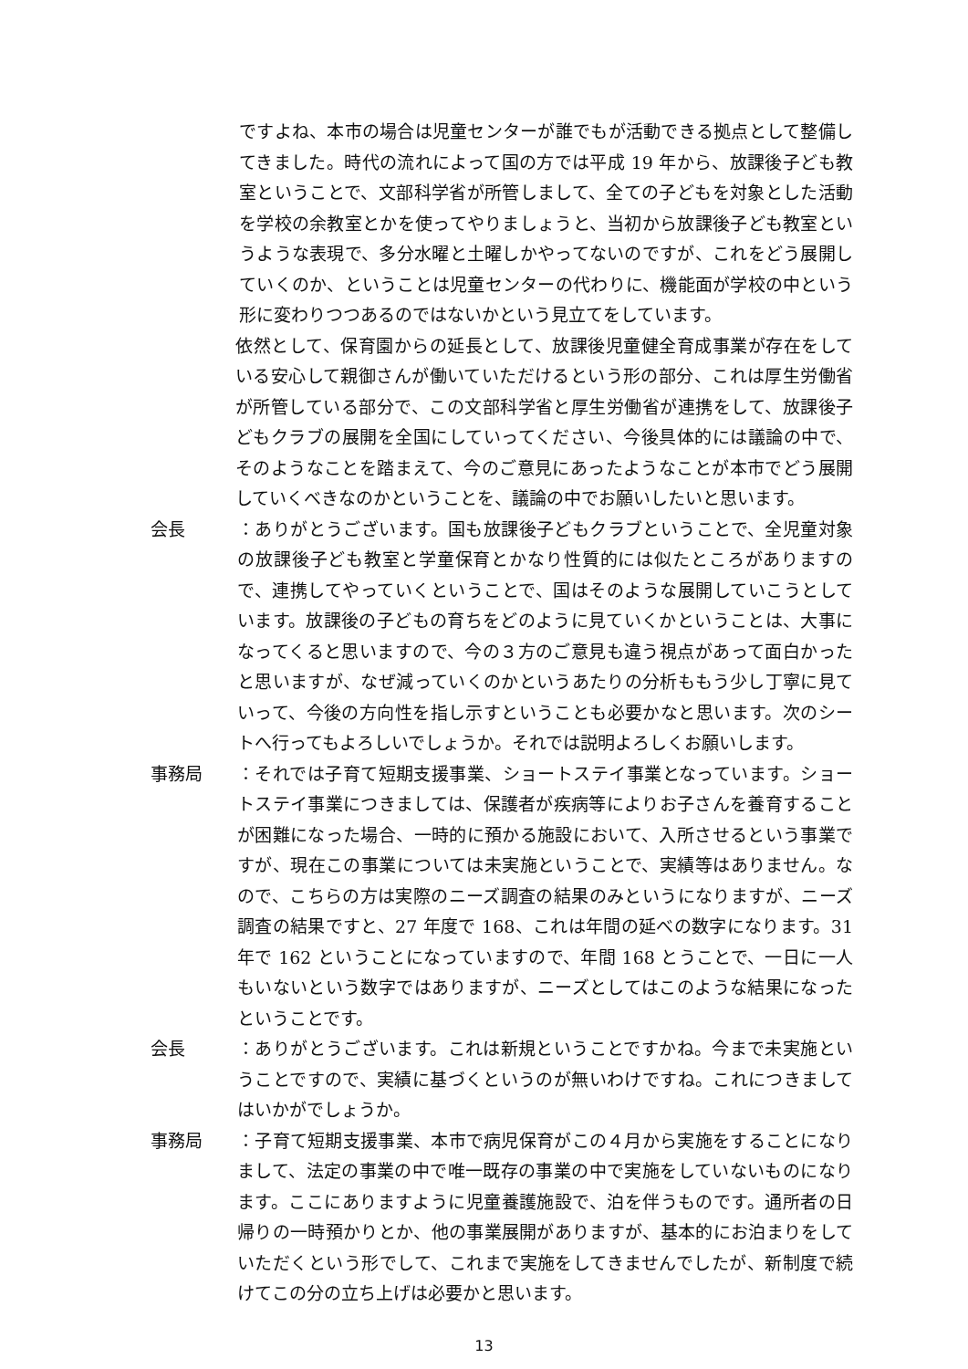ですよね、本市の場合は児童センターが誰でもが活動できる拠点として整備してきました。時代の流れによって国の方では平成 19 年から、放課後子ども教室ということで、文部科学省が所管しまして、全ての子どもを対象とした活動を学校の余教室とかを使ってやりましょうと、当初から放課後子ども教室というような表現で、多分水曜と土曜しかやってないのですが、これをどう展開していくのか、ということは児童センターの代わりに、機能面が学校の中という形に変わりつつあるのではないかという見立てをしています。
依然として、保育園からの延長として、放課後児童健全育成事業が存在をしている安心して親御さんが働いていただけるという形の部分、これは厚生労働省が所管している部分で、この文部科学省と厚生労働省が連携をして、放課後子どもクラブの展開を全国にしていってください、今後具体的には議論の中で、そのようなことを踏まえて、今のご意見にあったようなことが本市でどう展開していくべきなのかということを、議論の中でお願いしたいと思います。
会長 ：ありがとうございます。国も放課後子どもクラブということで、全児童対象の放課後子ども教室と学童保育とかなり性質的には似たところがありますので、連携してやっていくということで、国はそのような展開していこうとしています。放課後の子どもの育ちをどのように見ていくかということは、大事になってくると思いますので、今の３方のご意見も違う視点があって面白かったと思いますが、なぜ減っていくのかというあたりの分析ももう少し丁寧に見ていって、今後の方向性を指し示すということも必要かなと思います。次のシートへ行ってもよろしいでしょうか。それでは説明よろしくお願いします。
事務局 ：それでは子育て短期支援事業、ショートステイ事業となっています。ショートステイ事業につきましては、保護者が疾病等によりお子さんを養育することが困難になった場合、一時的に預かる施設において、入所させるという事業ですが、現在この事業については未実施ということで、実績等はありません。なので、こちらの方は実際のニーズ調査の結果のみというになりますが、ニーズ調査の結果ですと、27 年度で 168、これは年間の延べの数字になります。31 年で 162 ということになっていますので、年間 168 とうことで、一日に一人もいないという数字ではありますが、ニーズとしてはこのような結果になったということです。
会長 ：ありがとうございます。これは新規ということですかね。今まで未実施ということですので、実績に基づくというのが無いわけですね。これにつきましてはいかがでしょうか。
事務局 ：子育て短期支援事業、本市で病児保育がこの４月から実施をすることになりまして、法定の事業の中で唯一既存の事業の中で実施をしていないものになります。ここにありますように児童養護施設で、泊を伴うものです。通所者の日帰りの一時預かりとか、他の事業展開がありますが、基本的にお泊まりをしていただくという形でして、これまで実施をしてきませんでしたが、新制度で続けてこの分の立ち上げは必要かと思います。
13